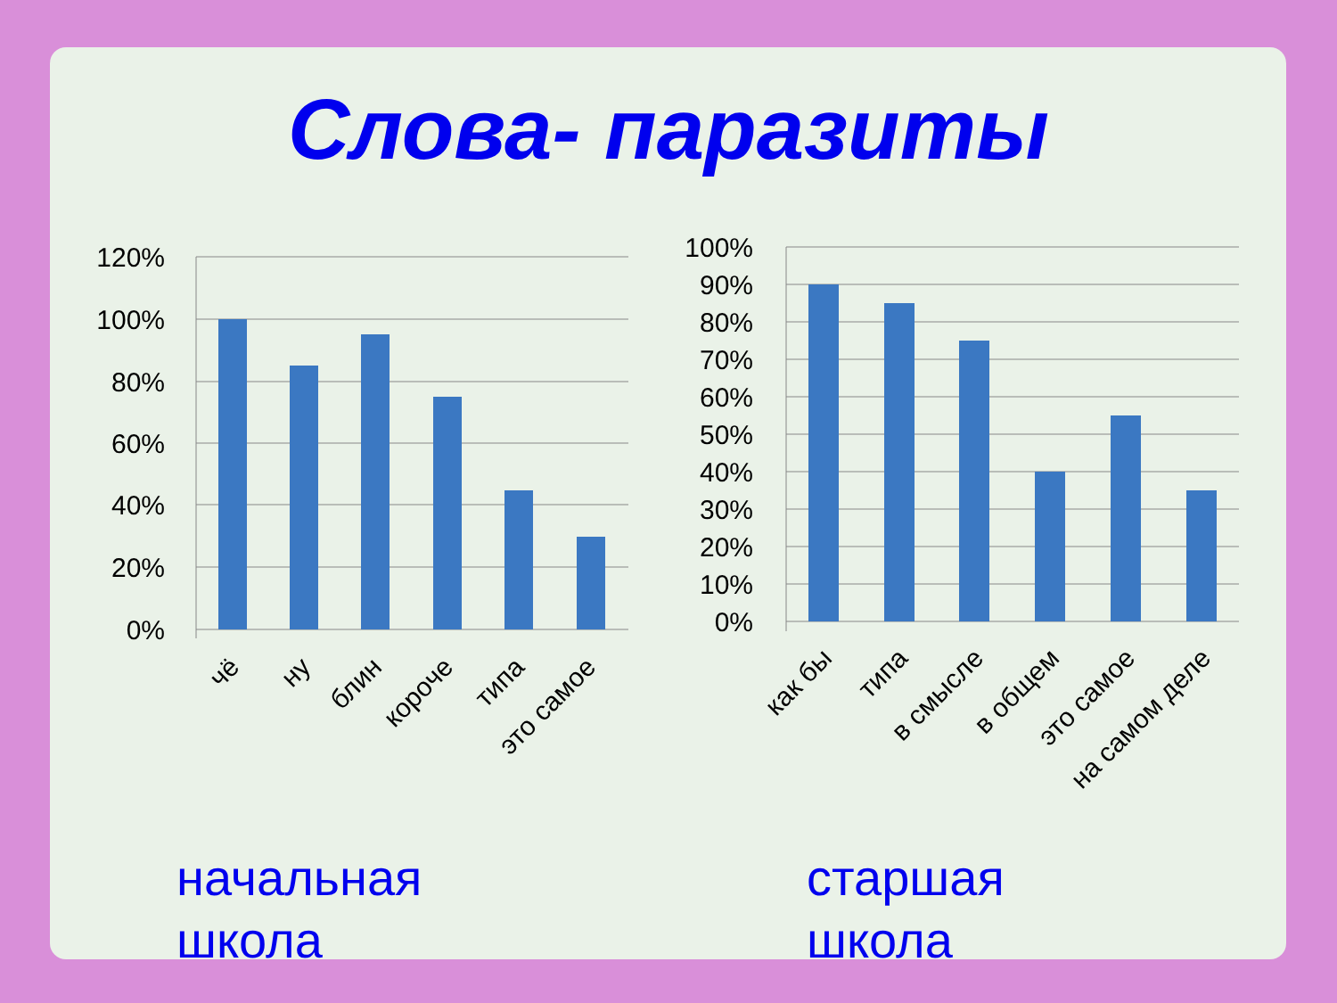Слова- паразиты
120%
100%
80%
60%
40%
20%
0%
чё
ну
блин
короче
типа
это самое
100%
90%
80%
70%
60%
50%
40%
30%
20%
10%
0%
как бы
типа
в смысле
в общем
это самое
на самом деле
начальная
школа
старшая
школа